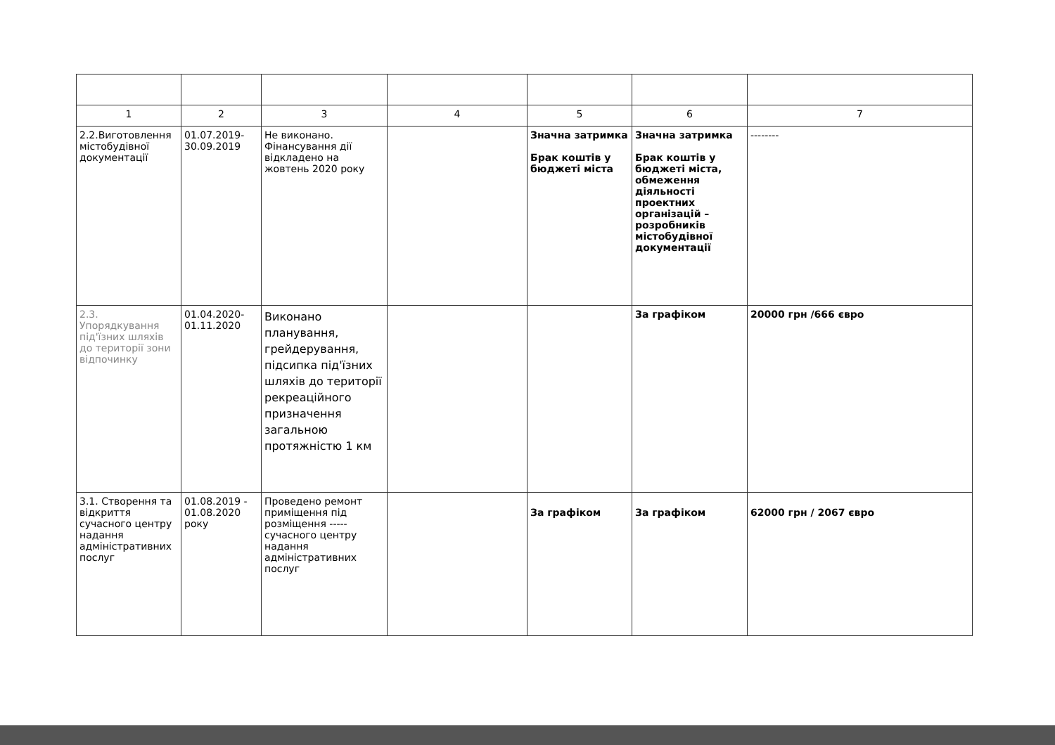| 1 | 2 | 3 | 4 | 5 | 6 | 7 |
| --- | --- | --- | --- | --- | --- | --- |
| 2.2.Виготовлення містобудівної документації | 01.07.2019-30.09.2019 | Не виконано. Фінансування дії відкладено на жовтень 2020 року | | Значна затримка Брак коштів у бюджеті міста | Значна затримка Брак коштів у бюджеті міста, обмеження діяльності проектних організацій – розробників містобудівної документації | -------- |
| 2.3. Упорядкування під'їзних шляхів до території зони відпочинку | 01.04.2020-01.11.2020 | Виконано планування, грейдерування, підсипка під'їзних шляхів до території рекреаційного призначення загальною протяжністю 1 км | | | За графіком | 20000 грн /666 євро |
| 3.1. Створення та відкриття сучасного центру надання адміністративних послуг | 01.08.2019 - 01.08.2020 року | Проведено ремонт приміщення під розміщення ----- сучасного центру надання адміністративних послуг | | За графіком | За графіком | 62000 грн / 2067 євро |